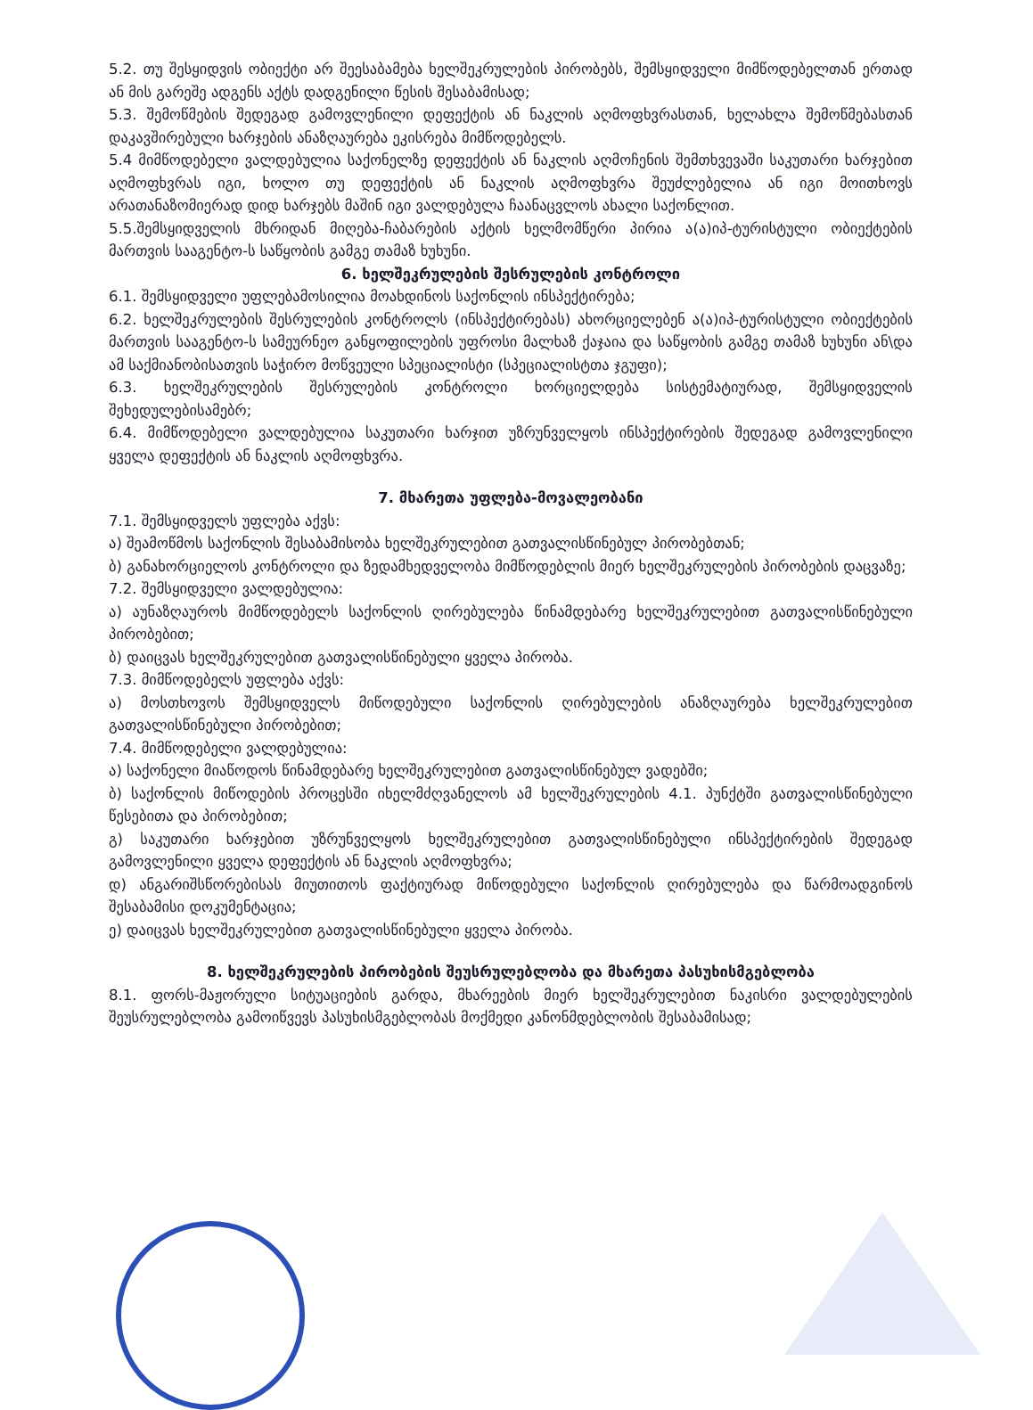5.2. თუ შესყიდვის ობიექტი არ შეესაბამება ხელშეკრულების პირობებს, შემსყიდველი მიმწოდებელთან ერთად ან მის გარეშე ადგენს აქტს დადგენილი წესის შესაბამისად;
5.3. შემოწმების შედეგად გამოვლენილი დეფექტის ან ნაკლის აღმოფხვრასთან, ხელახლა შემოწმებასთან დაკავშირებული ხარჯების ანაზღაურება ეკისრება მიმწოდებელს.
5.4 მიმწოდებელი ვალდებულია საქონელზე დეფექტის ან ნაკლის აღმოჩენის შემთხვევაში საკუთარი ხარჯებით აღმოფხვრას იგი, ხოლო თუ დეფექტის ან ნაკლის აღმოფხვრა შეუძლებელია ან იგი მოითხოვს არათანაზომიერად დიდ ხარჯებს მაშინ იგი ვალდებულა ჩაანაცვლოს ახალი საქონლით.
5.5.შემსყიდველის მხრიდან მიღება-ჩაბარების აქტის ხელმომწერი პირია ა(ა)იპ-ტურისტული ობიექტების მართვის სააგენტო-ს საწყობის გამგე თამაზ ხუხუნი.
6. ხელშეკრულების შესრულების კონტროლი
6.1. შემსყიდველი უფლებამოსილია მოახდინოს საქონლის ინსპექტირება;
6.2. ხელშეკრულების შესრულების კონტროლს (ინსპექტირებას) ახორციელებენ ა(ა)იპ-ტურისტული ობიექტების მართვის სააგენტო-ს სამეურნეო განყოფილების უფროსი მალხაზ ქაჯაია და საწყობის გამგე თამაზ ხუხუნი ან\და ამ საქმიანობისათვის საჭირო მოწვეული სპეციალისტი (სპეციალისტთა ჯგუფი);
6.3. ხელშეკრულების შესრულების კონტროლი ხორციელდება სისტემატიურად, შემსყიდველის შეხედულებისამებრ;
6.4. მიმწოდებელი ვალდებულია საკუთარი ხარჯით უზრუნველყოს ინსპექტირების შედეგად გამოვლენილი ყველა დეფექტის ან ნაკლის აღმოფხვრა.
7. მხარეთა უფლება-მოვალეობანი
7.1. შემსყიდველს უფლება აქვს:
ა) შეამოწმოს საქონლის შესაბამისობა ხელშეკრულებით გათვალისწინებულ პირობებთან;
ბ) განახორციელოს კონტროლი და ზედამხედველობა მიმწოდებლის მიერ ხელშეკრულების პირობების დაცვაზე;
7.2. შემსყიდველი ვალდებულია:
ა) აუნაზღაუროს მიმწოდებელს საქონლის ღირებულება წინამდებარე ხელშეკრულებით გათვალისწინებული პირობებით;
ბ) დაიცვას ხელშეკრულებით გათვალისწინებული ყველა პირობა.
7.3. მიმწოდებელს უფლება აქვს:
ა) მოსთხოვოს შემსყიდველს მიწოდებული საქონლის ღირებულების ანაზღაურება ხელშეკრულებით გათვალისწინებული პირობებით;
7.4. მიმწოდებელი ვალდებულია:
ა) საქონელი მიაწოდოს წინამდებარე ხელშეკრულებით გათვალისწინებულ ვადებში;
ბ) საქონლის მიწოდების პროცესში იხელმძღვანელოს ამ ხელშეკრულების 4.1. პუნქტში გათვალისწინებული წესებითა და პირობებით;
გ) საკუთარი ხარჯებით უზრუნველყოს ხელშეკრულებით გათვალისწინებული ინსპექტირების შედეგად გამოვლენილი ყველა დეფექტის ან ნაკლის აღმოფხვრა;
დ) ანგარიშსწორებისას მიუთითოს ფაქტიურად მიწოდებული საქონლის ღირებულება და წარმოადგინოს შესაბამისი დოკუმენტაცია;
ე) დაიცვას ხელშეკრულებით გათვალისწინებული ყველა პირობა.
8. ხელშეკრულების პირობების შეუსრულებლობა და მხარეთა პასუხისმგებლობა
8.1. ფორს-მაჟორული სიტუაციების გარდა, მხარეების მიერ ხელშეკრულებით ნაკისრი ვალდებულების შეუსრულებლობა გამოიწვევს პასუხისმგებლობას მოქმედი კანონმდებლობის შესაბამისად;